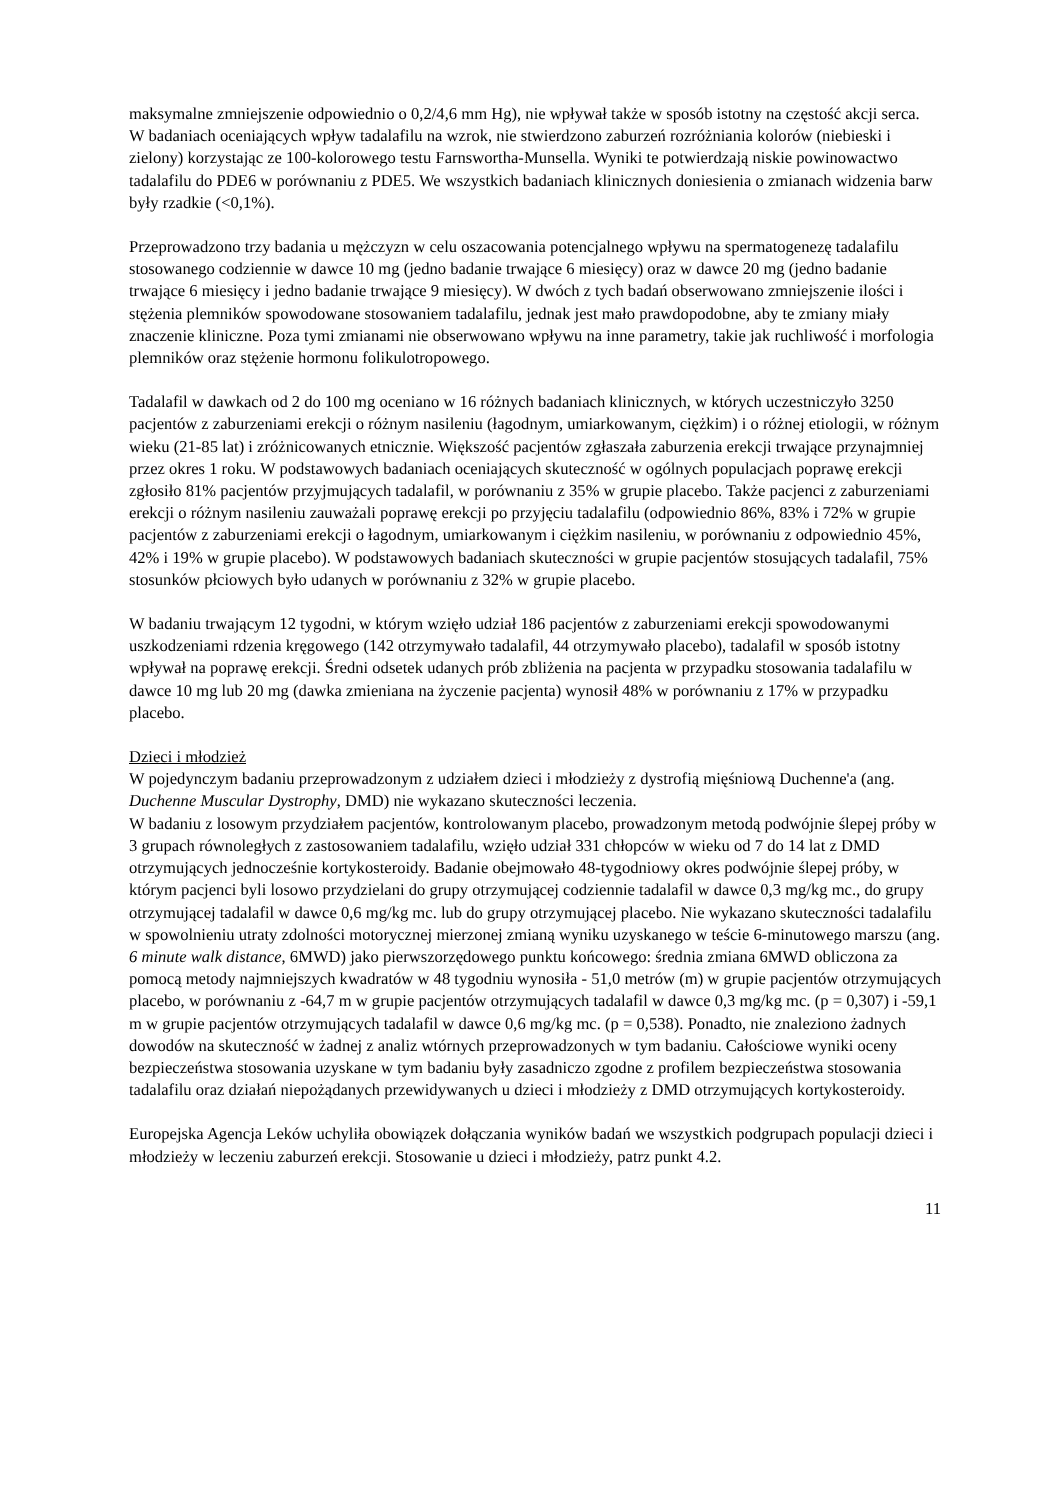maksymalne zmniejszenie odpowiednio o 0,2/4,6 mm Hg), nie wpływał także w sposób istotny na częstość akcji serca.
W badaniach oceniających wpływ tadalafilu na wzrok, nie stwierdzono zaburzeń rozróżniania kolorów (niebieski i zielony) korzystając ze 100-kolorowego testu Farnswortha-Munsella. Wyniki te potwierdzają niskie powinowactwo tadalafilu do PDE6 w porównaniu z PDE5. We wszystkich badaniach klinicznych doniesienia o zmianach widzenia barw były rzadkie (<0,1%).
Przeprowadzono trzy badania u mężczyzn w celu oszacowania potencjalnego wpływu na spermatogenezę tadalafilu stosowanego codziennie w dawce 10 mg (jedno badanie trwające 6 miesięcy) oraz w dawce 20 mg (jedno badanie trwające 6 miesięcy i jedno badanie trwające 9 miesięcy). W dwóch z tych badań obserwowano zmniejszenie ilości i stężenia plemników spowodowane stosowaniem tadalafilu, jednak jest mało prawdopodobne, aby te zmiany miały znaczenie kliniczne. Poza tymi zmianami nie obserwowano wpływu na inne parametry, takie jak ruchliwość i morfologia plemników oraz stężenie hormonu folikulotropowego.
Tadalafil w dawkach od 2 do 100 mg oceniano w 16 różnych badaniach klinicznych, w których uczestniczyło 3250 pacjentów z zaburzeniami erekcji o różnym nasileniu (łagodnym, umiarkowanym, ciężkim) i o różnej etiologii, w różnym wieku (21-85 lat) i zróżnicowanych etnicznie. Większość pacjentów zgłaszała zaburzenia erekcji trwające przynajmniej przez okres 1 roku. W podstawowych badaniach oceniających skuteczność w ogólnych populacjach poprawę erekcji zgłosiło 81% pacjentów przyjmujących tadalafil, w porównaniu z 35% w grupie placebo. Także pacjenci z zaburzeniami erekcji o różnym nasileniu zauważali poprawę erekcji po przyjęciu tadalafilu (odpowiednio 86%, 83% i 72% w grupie pacjentów z zaburzeniami erekcji o łagodnym, umiarkowanym i ciężkim nasileniu, w porównaniu z odpowiednio 45%, 42% i 19% w grupie placebo). W podstawowych badaniach skuteczności w grupie pacjentów stosujących tadalafil, 75% stosunków płciowych było udanych w porównaniu z 32% w grupie placebo.
W badaniu trwającym 12 tygodni, w którym wzięło udział 186 pacjentów z zaburzeniami erekcji spowodowanymi uszkodzeniami rdzenia kręgowego (142 otrzymywało tadalafil, 44 otrzymywało placebo), tadalafil w sposób istotny wpływał na poprawę erekcji. Średni odsetek udanych prób zbliżenia na pacjenta w przypadku stosowania tadalafilu w dawce 10 mg lub 20 mg (dawka zmieniana na życzenie pacjenta) wynosił 48% w porównaniu z 17% w przypadku placebo.
Dzieci i młodzież
W pojedynczym badaniu przeprowadzonym z udziałem dzieci i młodzieży z dystrofią mięśniową Duchenne'a (ang. Duchenne Muscular Dystrophy, DMD) nie wykazano skuteczności leczenia.
W badaniu z losowym przydziałem pacjentów, kontrolowanym placebo, prowadzonym metodą podwójnie ślepej próby w 3 grupach równoległych z zastosowaniem tadalafilu, wzięło udział 331 chłopców w wieku od 7 do 14 lat z DMD otrzymujących jednocześnie kortykosteroidy. Badanie obejmowało 48-tygodniowy okres podwójnie ślepej próby, w którym pacjenci byli losowo przydzielani do grupy otrzymującej codziennie tadalafil w dawce 0,3 mg/kg mc., do grupy otrzymującej tadalafil w dawce 0,6 mg/kg mc. lub do grupy otrzymującej placebo. Nie wykazano skuteczności tadalafilu w spowolnieniu utraty zdolności motorycznej mierzonej zmianą wyniku uzyskanego w teście 6-minutowego marszu (ang. 6 minute walk distance, 6MWD) jako pierwszorzędowego punktu końcowego: średnia zmiana 6MWD obliczona za pomocą metody najmniejszych kwadratów w 48 tygodniu wynosiła - 51,0 metrów (m) w grupie pacjentów otrzymujących placebo, w porównaniu z -64,7 m w grupie pacjentów otrzymujących tadalafil w dawce 0,3 mg/kg mc. (p = 0,307) i -59,1 m w grupie pacjentów otrzymujących tadalafil w dawce 0,6 mg/kg mc. (p = 0,538). Ponadto, nie znaleziono żadnych dowodów na skuteczność w żadnej z analiz wtórnych przeprowadzonych w tym badaniu. Całościowe wyniki oceny bezpieczeństwa stosowania uzyskane w tym badaniu były zasadniczo zgodne z profilem bezpieczeństwa stosowania tadalafilu oraz działań niepożądanych przewidywanych u dzieci i młodzieży z DMD otrzymujących kortykosteroidy.
Europejska Agencja Leków uchyliła obowiązek dołączania wyników badań we wszystkich podgrupach populacji dzieci i młodzieży w leczeniu zaburzeń erekcji. Stosowanie u dzieci i młodzieży, patrz punkt 4.2.
11